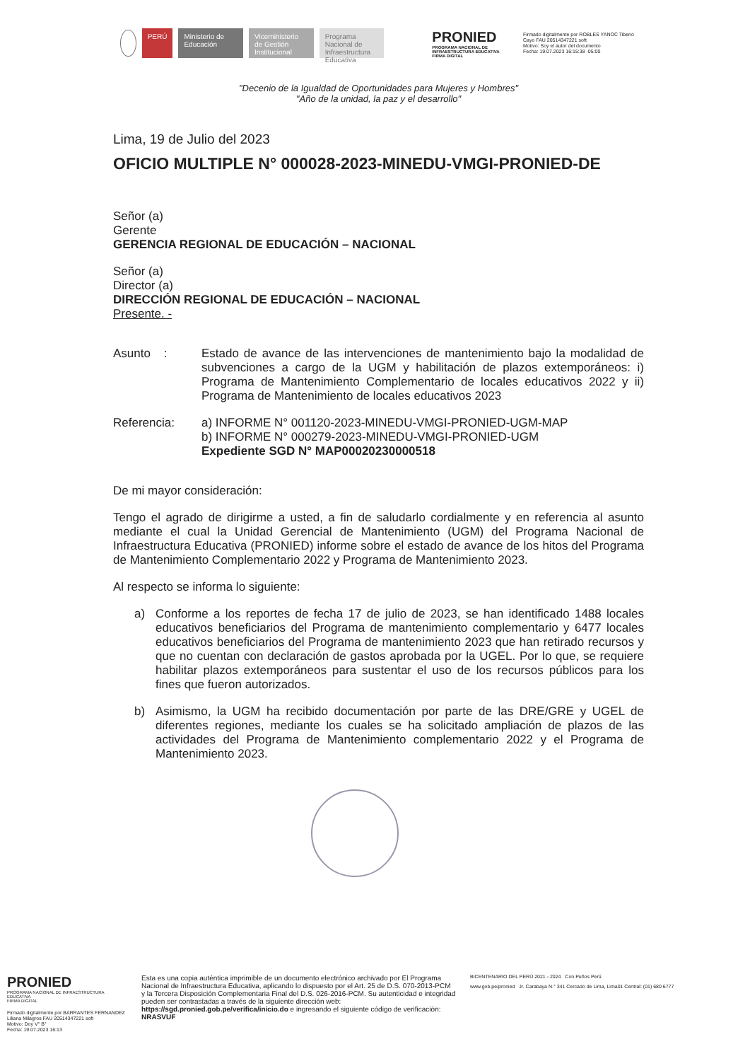PERÚ
Ministerio de Educación
Viceministerio de Gestión Institucional
Programa Nacional de Infraestructura Educativa
PRONIED
PROGRAMA NACIONAL DE INFRAESTRUCTURA EDUCATIVA
FIRMA DIGITAL
Firmado digitalmente por ROBLES YANOC Tiberio Cayo FAU 20514347221 soft
Motivo: Soy el autor del documento
Fecha: 19.07.2023 16:15:38 -05:00
"Decenio de la Igualdad de Oportunidades para Mujeres y Hombres"
"Año de la unidad, la paz y el desarrollo"
Lima, 19 de Julio del 2023
OFICIO MULTIPLE N° 000028-2023-MINEDU-VMGI-PRONIED-DE
Señor (a)
Gerente
GERENCIA REGIONAL DE EDUCACIÓN – NACIONAL
Señor (a)
Director (a)
DIRECCIÓN REGIONAL DE EDUCACIÓN – NACIONAL
Presente. -
Asunto : Estado de avance de las intervenciones de mantenimiento bajo la modalidad de subvenciones a cargo de la UGM y habilitación de plazos extemporáneos: i) Programa de Mantenimiento Complementario de locales educativos 2022 y ii) Programa de Mantenimiento de locales educativos 2023
Referencia: a) INFORME N° 001120-2023-MINEDU-VMGI-PRONIED-UGM-MAP
b) INFORME N° 000279-2023-MINEDU-VMGI-PRONIED-UGM
Expediente SGD N° MAP00020230000518
De mi mayor consideración:
Tengo el agrado de dirigirme a usted, a fin de saludarlo cordialmente y en referencia al asunto mediante el cual la Unidad Gerencial de Mantenimiento (UGM) del Programa Nacional de Infraestructura Educativa (PRONIED) informe sobre el estado de avance de los hitos del Programa de Mantenimiento Complementario 2022 y Programa de Mantenimiento 2023.
Al respecto se informa lo siguiente:
a) Conforme a los reportes de fecha 17 de julio de 2023, se han identificado 1488 locales educativos beneficiarios del Programa de mantenimiento complementario y 6477 locales educativos beneficiarios del Programa de mantenimiento 2023 que han retirado recursos y que no cuentan con declaración de gastos aprobada por la UGEL. Por lo que, se requiere habilitar plazos extemporáneos para sustentar el uso de los recursos públicos para los fines que fueron autorizados.
b) Asimismo, la UGM ha recibido documentación por parte de las DRE/GRE y UGEL de diferentes regiones, mediante los cuales se ha solicitado ampliación de plazos de las actividades del Programa de Mantenimiento complementario 2022 y el Programa de Mantenimiento 2023.
PRONIED
PROGRAMA NACIONAL DE INFRAESTRUCTURA EDUCATIVA
FIRMA DIGITAL
Firmado digitalmente por BARRANTES FERNANDEZ Liliana Milagros FAU 20514347221 soft
Motivo: Doy V° B°
Fecha: 19.07.2023 16:13
Esta es una copia auténtica imprimible de un documento electrónico archivado por El Programa Nacional de Infraestructura Educativa, aplicando lo dispuesto por el Art. 25 de D.S. 070-2013-PCM y la Tercera Disposición Complementaria Final del D.S. 026-2016-PCM. Su autenticidad e integridad pueden ser contrastadas a través de la siguiente dirección web: https://sgd.pronied.gob.pe/verifica/inicio.do e ingresando el siguiente código de verificación: NRASVUF
BICENTENARIO DEL PERÚ 2021 - 2024 Con Puños Perú
www.gob.pe/pronied Jr. Carabaya N.° 341 Cercado de Lima, Lima01 Central: (01) 680 6777